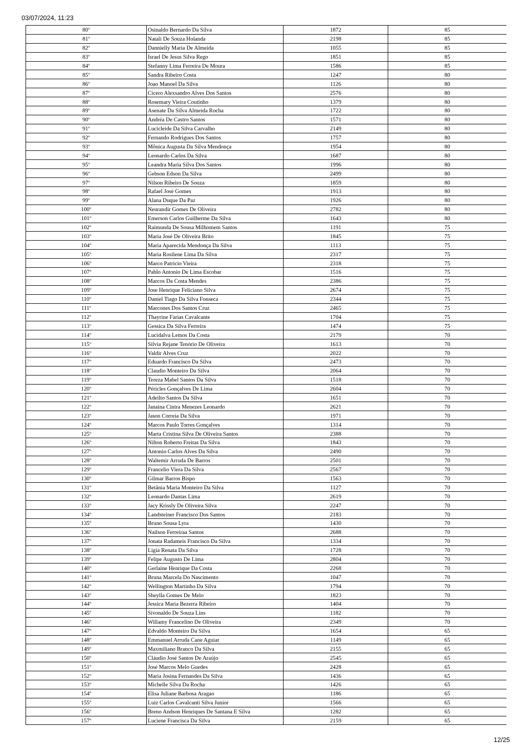03/07/2024, 11:23
| 80º | Osinaldo Bernardo Da Silva | 1872 | 85 |
| 81º | Natali De Souza Holanda | 2198 | 85 |
| 82º | Dannielly Maria De Almeida | 1055 | 85 |
| 83º | Israel De Jesus Silva Rego | 1851 | 85 |
| 84º | Stefanny Lima Ferreira De Moura | 1586 | 85 |
| 85º | Sandra Ribeiro Costa | 1247 | 80 |
| 86º | Joao Manoel Da Silva | 1126 | 80 |
| 87º | Cícero Alexsandro Alves Dos Santos | 2576 | 80 |
| 88º | Rosemary Vieira Coutinho | 1379 | 80 |
| 89º | Asenate Da Silva Almeida Rocha | 1722 | 80 |
| 90º | Andréa De Castro Santos | 1571 | 80 |
| 91º | Lucicleide Da Silva Carvalho | 2149 | 80 |
| 92º | Fernando Rodrigues Dos Santos | 1757 | 80 |
| 93º | Mônica Augusta Da Silva Mendonça | 1954 | 80 |
| 94º | Leonardo Carlos Da Silva | 1687 | 80 |
| 95º | Leandra Maria Silva Dos Santos | 1996 | 80 |
| 96º | Gebson Edson Da Silva | 2499 | 80 |
| 97º | Nilson Ribeiro De Souza | 1859 | 80 |
| 98º | Rafael José Gomes | 1913 | 80 |
| 99º | Alana Duque Da Paz | 1926 | 80 |
| 100º | Neurandir Gomes De Oliveira | 2782 | 80 |
| 101º | Emerson Carlos Guilherme Da Silva | 1643 | 80 |
| 102º | Raimunda De Sousa Milhomem Santos | 1191 | 75 |
| 103º | Maria José De Oliveira Brito | 1845 | 75 |
| 104º | Maria Aparecida Mendonça Da Silva | 1113 | 75 |
| 105º | Maria Rosilene Lima Da Silva | 2317 | 75 |
| 106º | Marco Patricio Vieira | 2318 | 75 |
| 107º | Pablo Antonio De Lima Escobar | 1516 | 75 |
| 108º | Marcos Da Costa Mendes | 2386 | 75 |
| 109º | Jose Henrique Feliciano Silva | 2674 | 75 |
| 110º | Daniel Tiago Da Silva Fonseca | 2344 | 75 |
| 111º | Marcones Dos Santos Cruz | 2465 | 75 |
| 112º | Thayrine Farias Cavalcante | 1704 | 75 |
| 113º | Gessica Da Silva Ferreira | 1474 | 75 |
| 114º | Lucidalva Lemos Da Costa | 2179 | 70 |
| 115º | Silvia Rejane Tenório De Oliveira | 1613 | 70 |
| 116º | Valdir Alves Cruz | 2022 | 70 |
| 117º | Eduardo Francisco Da Silva | 2473 | 70 |
| 118º | Claudio Monteiro Da Silva | 2064 | 70 |
| 119º | Tereza Mabel Santos Da Silva | 1518 | 70 |
| 120º | Péricles Gonçalves De Lima | 2604 | 70 |
| 121º | Adeilto Santos Da Silva | 1651 | 70 |
| 122º | Janaina Cintra Menezes Leonardo | 2621 | 70 |
| 123º | Jason Correia Da Silva | 1971 | 70 |
| 124º | Marcos Paulo Torres Gonçalves | 1314 | 70 |
| 125º | Marta Cristina Silva De Oliveira Santos | 2388 | 70 |
| 126º | Nilton Roberto Freitas Da Silva | 1843 | 70 |
| 127º | Antonio Carlos Alves Da Silva | 2490 | 70 |
| 128º | Waltemir Arruda De Barros | 2501 | 70 |
| 129º | Francelio Viera Da Silva | 2567 | 70 |
| 130º | Gilmar Barros Bispo | 1563 | 70 |
| 131º | Betânia Maria Monteiro Da Silva | 1127 | 70 |
| 132º | Leonardo Dantas Lima | 2619 | 70 |
| 133º | Jacy Krissly De Oliveira Silva | 2247 | 70 |
| 134º | Landsteiner Francisco Dos Santos | 2183 | 70 |
| 135º | Bruno Sousa Lyra | 1430 | 70 |
| 136º | Nailson Ferreiraa Santos | 2688 | 70 |
| 137º | Jonata Radameis Francisco Da Silva | 1334 | 70 |
| 138º | Ligia Renata Da Silva | 1728 | 70 |
| 139º | Felipe Augusto De Lima | 2804 | 70 |
| 140º | Gerlaine Henrique Da Costa | 2268 | 70 |
| 141º | Bruna Marcela Do Nascimento | 1047 | 70 |
| 142º | Wellington Martinho Da Silva | 1794 | 70 |
| 143º | Sheylla Gomes De Melo | 1823 | 70 |
| 144º | Jessica Maria Bezerra Ribeiro | 1404 | 70 |
| 145º | Sivonaldo De Souza Lins | 1182 | 70 |
| 146º | Willamy Francelino De Oliveira | 2349 | 70 |
| 147º | Edvaldo Monteiro Da Silva | 1654 | 65 |
| 148º | Emmanuel Arruda Cane Aguiar | 1149 | 65 |
| 149º | Maxmiliano Branco Da Silva | 2155 | 65 |
| 150º | Cláudio José Santos De Araújo | 2545 | 65 |
| 151º | José Marcos Melo Guedes | 2428 | 65 |
| 152º | Maria Josina Fernandes Da Silva | 1436 | 65 |
| 153º | Michelle Silva Da Rocha | 1426 | 65 |
| 154º | Elisa Juliane Barbosa Aragao | 1186 | 65 |
| 155º | Luiz Carlos Cavalcanti Silva Junior | 1566 | 65 |
| 156º | Breno Andson Henriques De Santana E Silva | 1282 | 65 |
| 157º | Luciene Francisca Da Silva | 2159 | 65 |
12/25